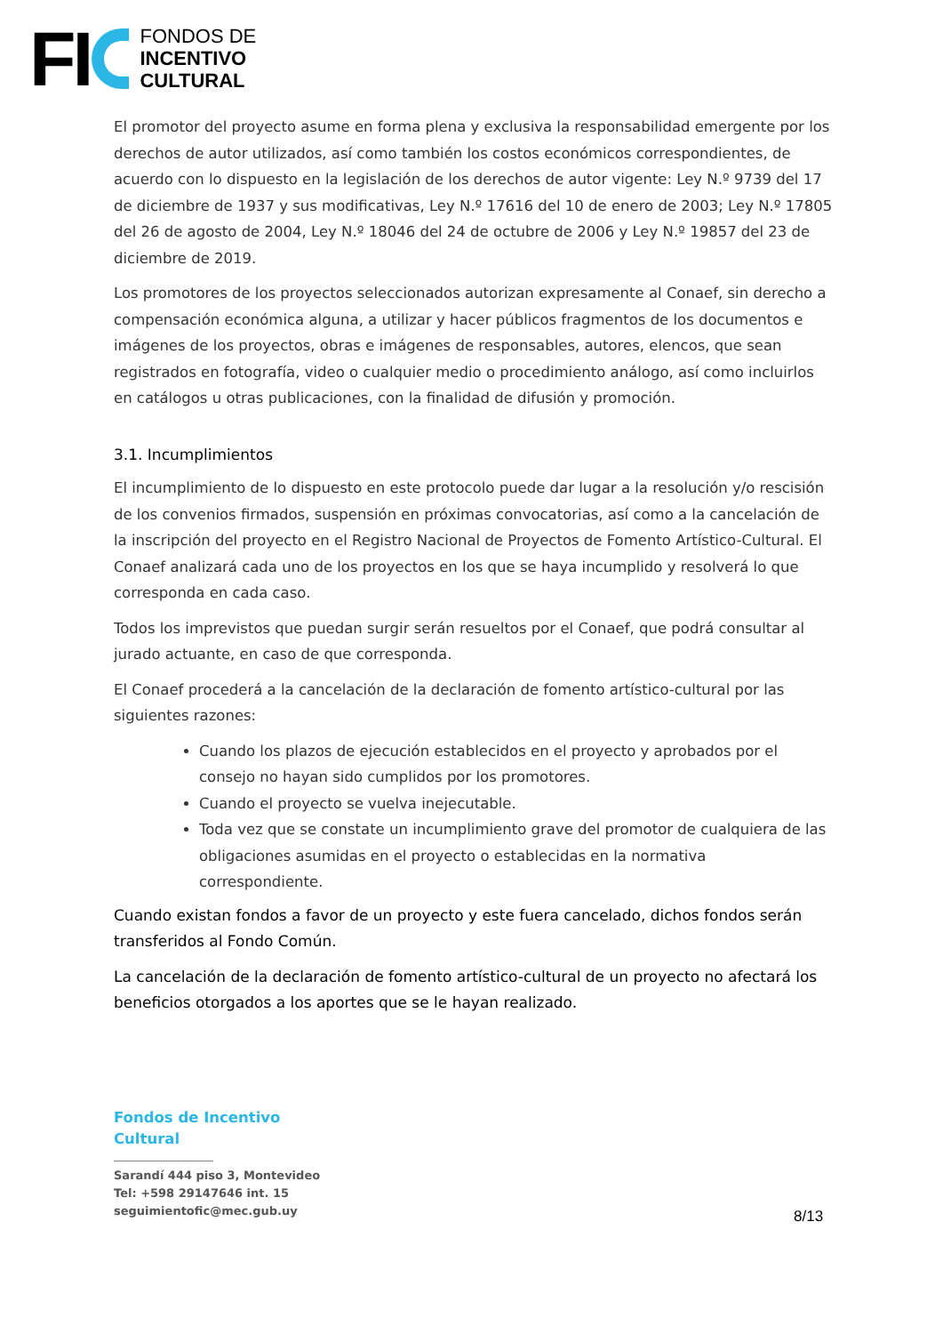FI
FONDOS DE
INCENTIVO
CULTURAL
El promotor del proyecto asume en forma plena y exclusiva la responsabilidad emergente por los derechos de autor utilizados, así como también los costos económicos correspondientes, de acuerdo con lo dispuesto en la legislación de los derechos de autor vigente: Ley N.º 9739 del 17 de diciembre de 1937 y sus modificativas, Ley N.º 17616 del 10 de enero de 2003; Ley N.º 17805 del 26 de agosto de 2004, Ley N.º 18046 del 24 de octubre de 2006 y Ley N.º 19857 del 23 de diciembre de 2019.
Los promotores de los proyectos seleccionados autorizan expresamente al Conaef, sin derecho a compensación económica alguna, a utilizar y hacer públicos fragmentos de los documentos e imágenes de los proyectos, obras e imágenes de responsables, autores, elencos, que sean registrados en fotografía, video o cualquier medio o procedimiento análogo, así como incluirlos en catálogos u otras publicaciones, con la finalidad de difusión y promoción.
3.1. Incumplimientos
El incumplimiento de lo dispuesto en este protocolo puede dar lugar a la resolución y/o rescisión de los convenios firmados, suspensión en próximas convocatorias, así como a la cancelación de la inscripción del proyecto en el Registro Nacional de Proyectos de Fomento Artístico-Cultural. El Conaef analizará cada uno de los proyectos en los que se haya incumplido y resolverá lo que corresponda en cada caso.
Todos los imprevistos que puedan surgir serán resueltos por el Conaef, que podrá consultar al jurado actuante, en caso de que corresponda.
El Conaef procederá a la cancelación de la declaración de fomento artístico-cultural por las siguientes razones:
Cuando los plazos de ejecución establecidos en el proyecto y aprobados por el consejo no hayan sido cumplidos por los promotores.
Cuando el proyecto se vuelva inejecutable.
Toda vez que se constate un incumplimiento grave del promotor de cualquiera de las obligaciones asumidas en el proyecto o establecidas en la normativa correspondiente.
Cuando existan fondos a favor de un proyecto y este fuera cancelado, dichos fondos serán transferidos al Fondo Común.
La cancelación de la declaración de fomento artístico-cultural de un proyecto no afectará los beneficios otorgados a los aportes que se le hayan realizado.
Fondos de Incentivo
Cultural
Sarandí 444 piso 3, Montevideo
Tel: +598 29147646 int. 15
seguimientofic@mec.gub.uy
8/13